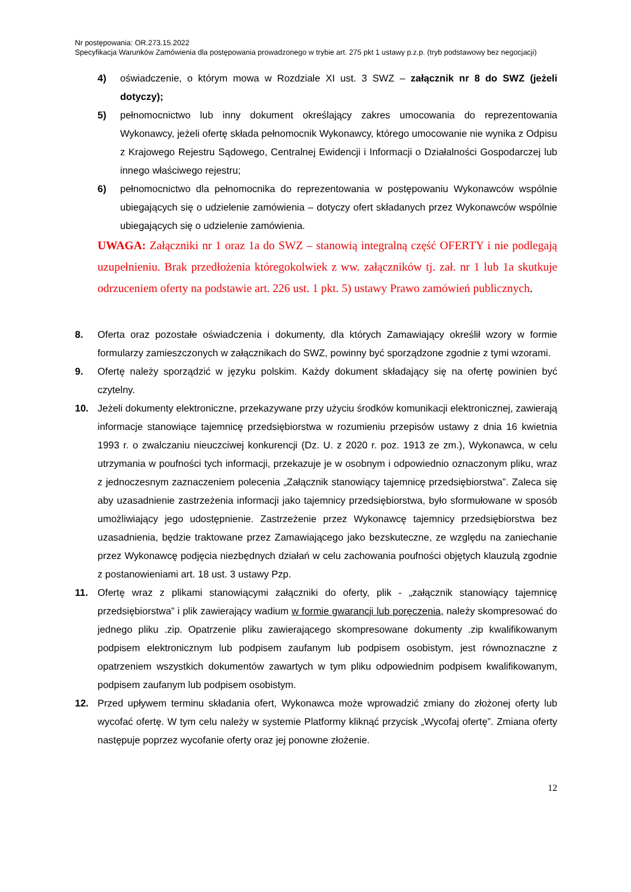Nr postępowania: OR.273.15.2022
Specyfikacja Warunków Zamówienia dla postępowania prowadzonego w trybie art. 275 pkt 1 ustawy p.z.p. (tryb podstawowy bez negocjacji)
4) oświadczenie, o którym mowa w Rozdziale XI ust. 3 SWZ – załącznik nr 8 do SWZ (jeżeli dotyczy);
5) pełnomocnictwo lub inny dokument określający zakres umocowania do reprezentowania Wykonawcy, jeżeli ofertę składa pełnomocnik Wykonawcy, którego umocowanie nie wynika z Odpisu z Krajowego Rejestru Sądowego, Centralnej Ewidencji i Informacji o Działalności Gospodarczej lub innego właściwego rejestru;
6) pełnomocnictwo dla pełnomocnika do reprezentowania w postępowaniu Wykonawców wspólnie ubiegających się o udzielenie zamówienia – dotyczy ofert składanych przez Wykonawców wspólnie ubiegających się o udzielenie zamówienia.
UWAGA: Załączniki nr 1 oraz 1a do SWZ – stanowią integralną część OFERTY i nie podlegają uzupełnieniu. Brak przedłożenia któregokolwiek z ww. załączników tj. zał. nr 1 lub 1a skutkuje odrzuceniem oferty na podstawie art. 226 ust. 1 pkt. 5) ustawy Prawo zamówień publicznych.
8. Oferta oraz pozostałe oświadczenia i dokumenty, dla których Zamawiający określił wzory w formie formularzy zamieszczonych w załącznikach do SWZ, powinny być sporządzone zgodnie z tymi wzorami.
9. Ofertę należy sporządzić w języku polskim. Każdy dokument składający się na ofertę powinien być czytelny.
10. Jeżeli dokumenty elektroniczne, przekazywane przy użyciu środków komunikacji elektronicznej, zawierają informacje stanowiące tajemnicę przedsiębiorstwa w rozumieniu przepisów ustawy z dnia 16 kwietnia 1993 r. o zwalczaniu nieuczciwej konkurencji (Dz. U. z 2020 r. poz. 1913 ze zm.), Wykonawca, w celu utrzymania w poufności tych informacji, przekazuje je w osobnym i odpowiednio oznaczonym pliku, wraz z jednoczesnym zaznaczeniem polecenia „Załącznik stanowiący tajemnicę przedsiębiorstwa”. Zaleca się aby uzasadnienie zastrzeżenia informacji jako tajemnicy przedsiębiorstwa, było sformułowane w sposób umożliwiający jego udostępnienie. Zastrzeżenie przez Wykonawcę tajemnicy przedsiębiorstwa bez uzasadnienia, będzie traktowane przez Zamawiającego jako bezskuteczne, ze względu na zaniechanie przez Wykonawcę podjęcia niezbędnych działań w celu zachowania poufności objętych klauzulą zgodnie z postanowieniami art. 18 ust. 3 ustawy Pzp.
11. Ofertę wraz z plikami stanowiącymi załączniki do oferty, plik - „załącznik stanowiący tajemnicę przedsiębiorstwa” i plik zawierający wadium w formie gwarancji lub poręczenia, należy skompresować do jednego pliku .zip. Opatrzenie pliku zawierającego skompresowane dokumenty .zip kwalifikowanym podpisem elektronicznym lub podpisem zaufanym lub podpisem osobistym, jest równoznaczne z opatrzeniem wszystkich dokumentów zawartych w tym pliku odpowiednim podpisem kwalifikowanym, podpisem zaufanym lub podpisem osobistym.
12. Przed upływem terminu składania ofert, Wykonawca może wprowadzić zmiany do złożonej oferty lub wycofać ofertę. W tym celu należy w systemie Platformy kliknąć przycisk „Wycofaj ofertę”. Zmiana oferty następuje poprzez wycofanie oferty oraz jej ponowne złożenie.
12